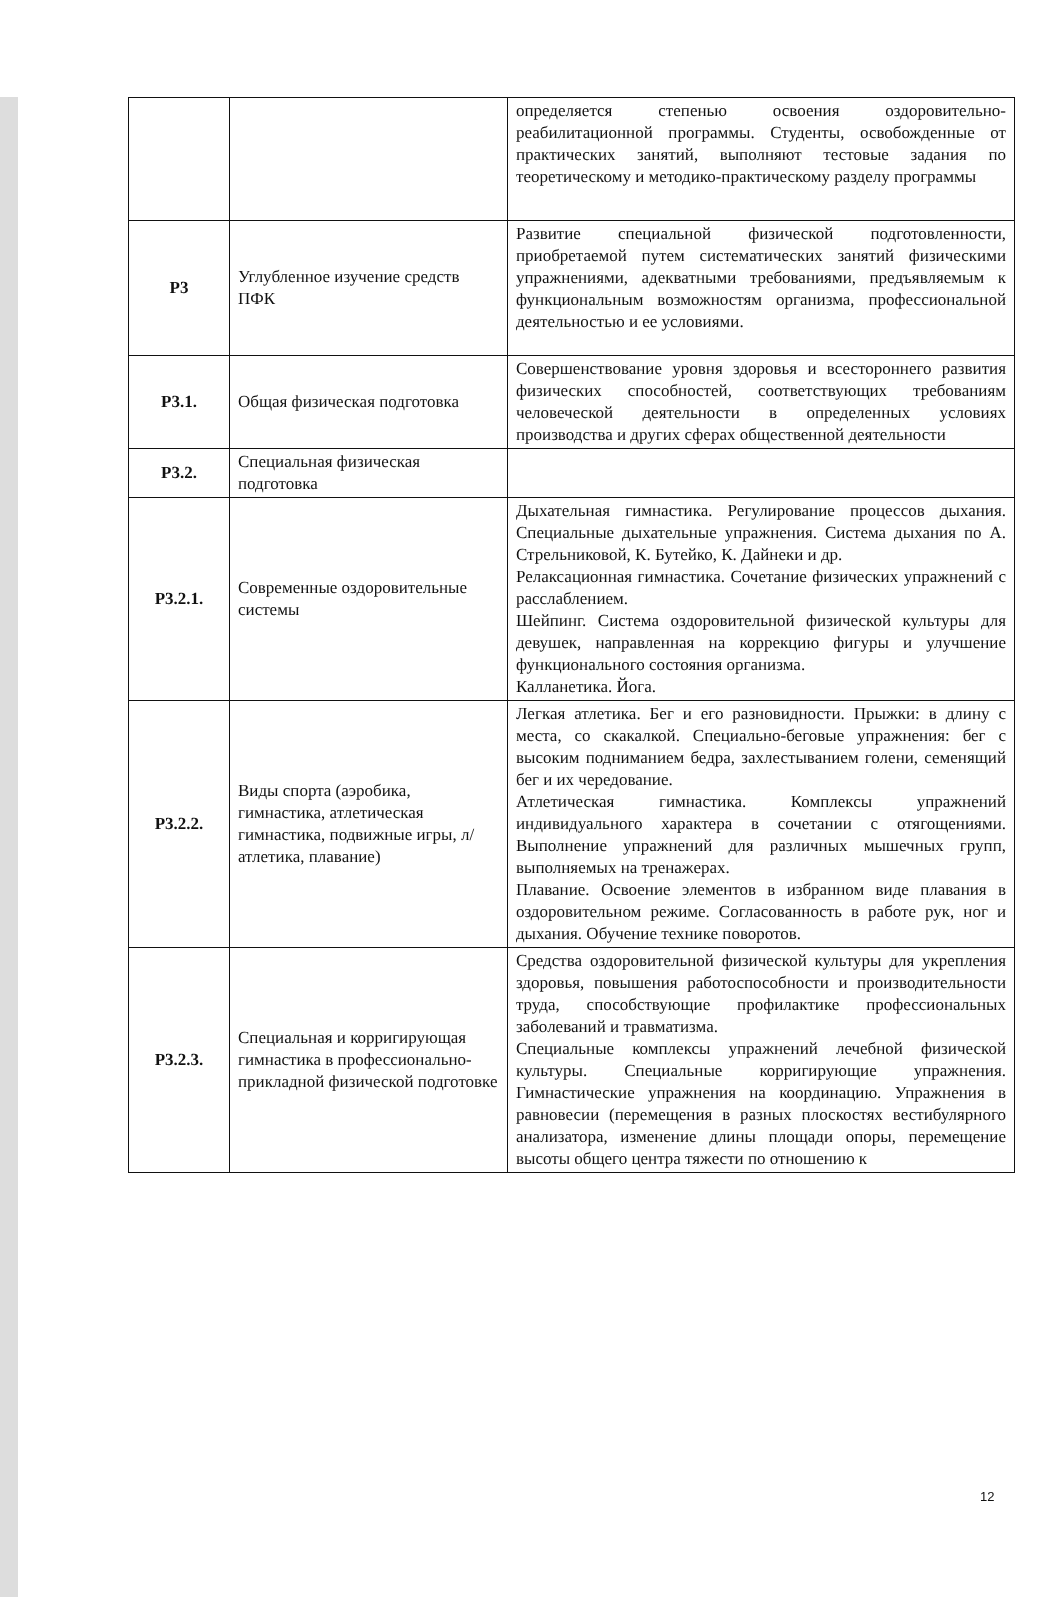| | | определяется степенью освоения оздоровительно-реабилитационной программы. Студенты, освобожденные от практических занятий, выполняют тестовые задания по теоретическому и методико-практическому разделу программы |
| Р3 | Углубленное изучение средств ПФК | Развитие специальной физической подготовленности, приобретаемой путем систематических занятий физическими упражнениями, адекватными требованиями, предъявляемым к функциональным возможностям организма, профессиональной деятельностью и ее условиями. |
| Р3.1. | Общая физическая подготовка | Совершенствование уровня здоровья и всестороннего развития физических способностей, соответствующих требованиям человеческой деятельности в определенных условиях производства и других сферах общественной деятельности |
| Р3.2. | Специальная физическая подготовка | |
| Р3.2.1. | Современные оздоровительные системы | Дыхательная гимнастика. Регулирование процессов дыхания. Специальные дыхательные упражнения. Система дыхания по А. Стрельниковой, К. Бутейко, К. Дайнеки и др. Релаксационная гимнастика. Сочетание физических упражнений с расслаблением. Шейпинг. Система оздоровительной физической культуры для девушек, направленная на коррекцию фигуры и улучшение функционального состояния организма. Калланетика. Йога. |
| Р3.2.2. | Виды спорта (аэробика, гимнастика, атлетическая гимнастика, подвижные игры, л/атлетика, плавание) | Легкая атлетика. Бег и его разновидности. Прыжки: в длину с места, со скакалкой. Специально-беговые упражнения: бег с высоким подниманием бедра, захлестыванием голени, семенящий бег и их чередование. Атлетическая гимнастика. Комплексы упражнений индивидуального характера в сочетании с отягощениями. Выполнение упражнений для различных мышечных групп, выполняемых на тренажерах. Плавание. Освоение элементов в избранном виде плавания в оздоровительном режиме. Согласованность в работе рук, ног и дыхания. Обучение технике поворотов. |
| Р3.2.3. | Специальная и корригирующая гимнастика в профессионально-прикладной физической подготовке | Средства оздоровительной физической культуры для укрепления здоровья, повышения работоспособности и производительности труда, способствующие профилактике профессиональных заболеваний и травматизма. Специальные комплексы упражнений лечебной физической культуры. Специальные корригирующие упражнения. Гимнастические упражнения на координацию. Упражнения в равновесии (перемещения в разных плоскостях вестибулярного анализатора, изменение длины площади опоры, перемещение высоты общего центра тяжести по отношению к |
12